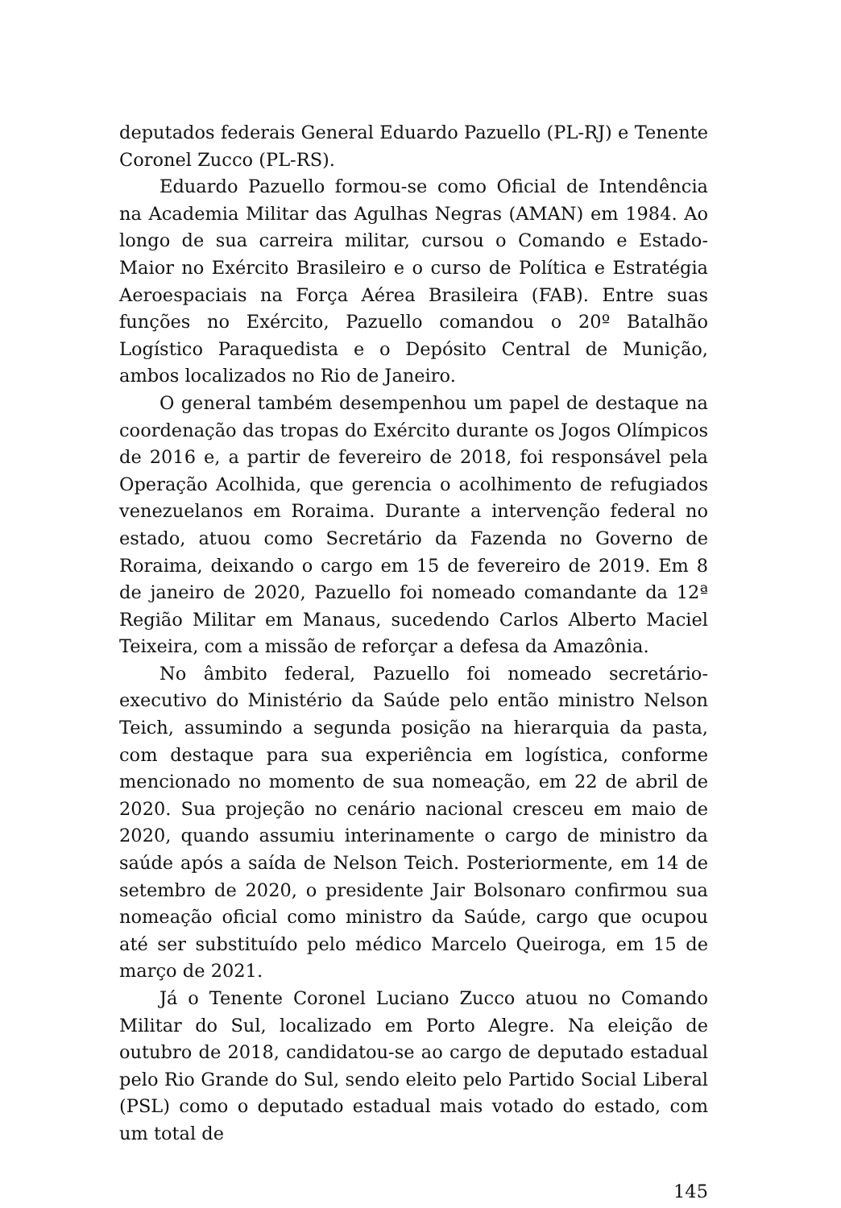deputados federais General Eduardo Pazuello (PL-RJ) e Tenente Coronel Zucco (PL-RS).
Eduardo Pazuello formou-se como Oficial de Intendência na Academia Militar das Agulhas Negras (AMAN) em 1984. Ao longo de sua carreira militar, cursou o Comando e Estado-Maior no Exército Brasileiro e o curso de Política e Estratégia Aeroespaciais na Força Aérea Brasileira (FAB). Entre suas funções no Exército, Pazuello comandou o 20º Batalhão Logístico Paraquedista e o Depósito Central de Munição, ambos localizados no Rio de Janeiro.
O general também desempenhou um papel de destaque na coordenação das tropas do Exército durante os Jogos Olímpicos de 2016 e, a partir de fevereiro de 2018, foi responsável pela Operação Acolhida, que gerencia o acolhimento de refugiados venezuelanos em Roraima. Durante a intervenção federal no estado, atuou como Secretário da Fazenda no Governo de Roraima, deixando o cargo em 15 de fevereiro de 2019. Em 8 de janeiro de 2020, Pazuello foi nomeado comandante da 12ª Região Militar em Manaus, sucedendo Carlos Alberto Maciel Teixeira, com a missão de reforçar a defesa da Amazônia.
No âmbito federal, Pazuello foi nomeado secretário-executivo do Ministério da Saúde pelo então ministro Nelson Teich, assumindo a segunda posição na hierarquia da pasta, com destaque para sua experiência em logística, conforme mencionado no momento de sua nomeação, em 22 de abril de 2020. Sua projeção no cenário nacional cresceu em maio de 2020, quando assumiu interinamente o cargo de ministro da saúde após a saída de Nelson Teich. Posteriormente, em 14 de setembro de 2020, o presidente Jair Bolsonaro confirmou sua nomeação oficial como ministro da Saúde, cargo que ocupou até ser substituído pelo médico Marcelo Queiroga, em 15 de março de 2021.
Já o Tenente Coronel Luciano Zucco atuou no Comando Militar do Sul, localizado em Porto Alegre. Na eleição de outubro de 2018, candidatou-se ao cargo de deputado estadual pelo Rio Grande do Sul, sendo eleito pelo Partido Social Liberal (PSL) como o deputado estadual mais votado do estado, com um total de
145